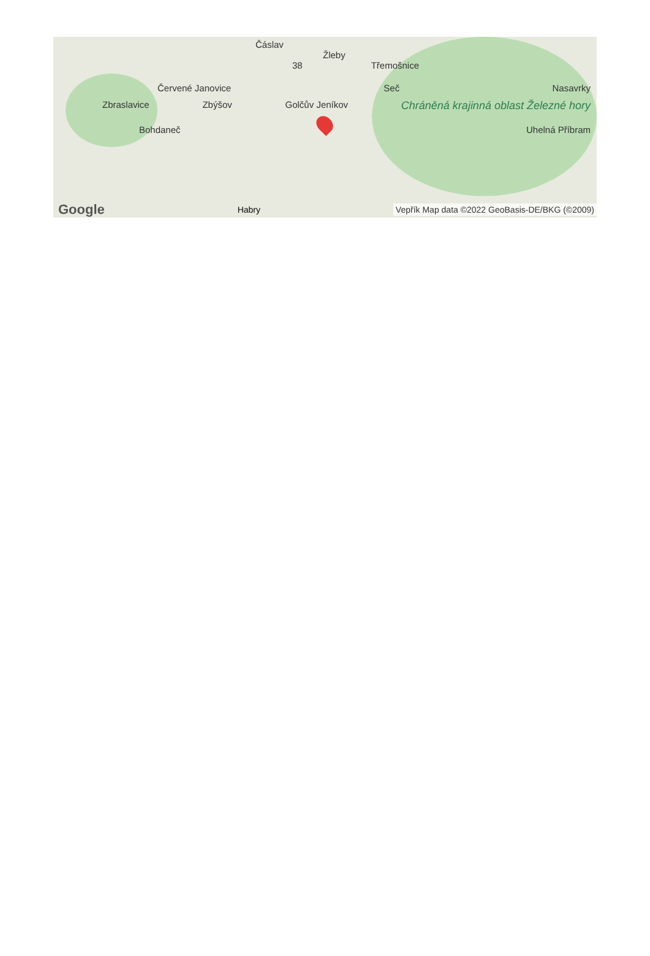Čáslav
Žleby
38 Třemošnice
Červené Janovice Seč Nasavrky
Zbraslavice Zbýšov Golčův Jeníkov Chráněná krajinná oblast Železné hory
Bohdaneč Uhelná Příbram
Google Habry Vepřík Map data ©2022 GeoBasis-DE/BKG (©2009)